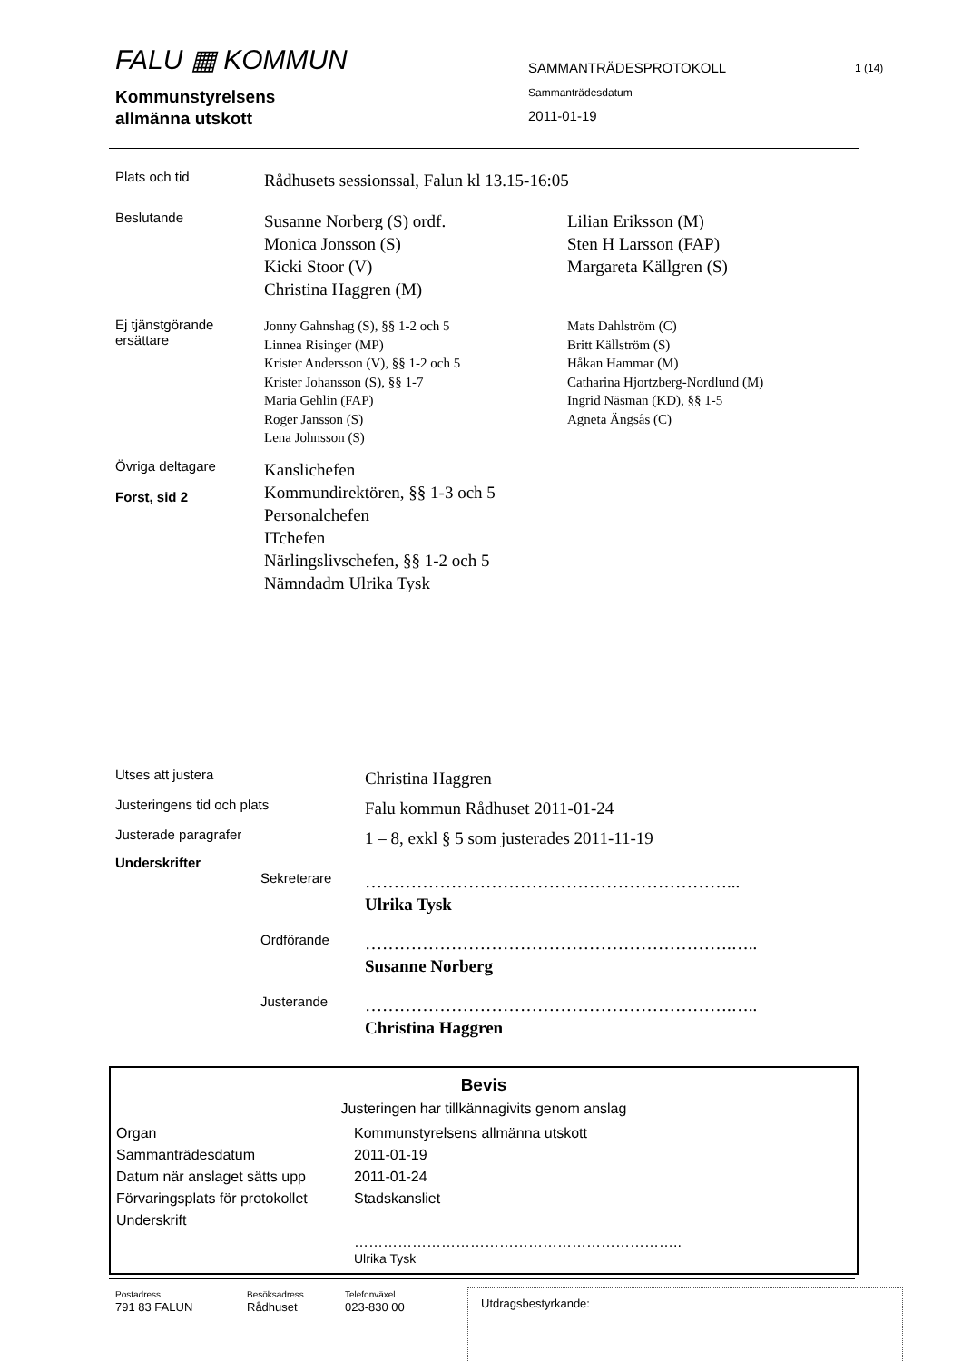FALU ▦ KOMMUN
SAMMANTRÄDESPROTOKOLL
1 (14)
Kommunstyrelsens
allmänna utskott
Sammanträdesdatum
2011-01-19
| Plats och tid | Rådhusets sessionssal, Falun kl 13.15-16:05 | |
| Beslutande | Susanne Norberg (S) ordf. Monica Jonsson (S) Kicki Stoor (V) Christina Haggren (M) | Lilian Eriksson (M) Sten H Larsson (FAP) Margareta Källgren (S) |
| Ej tjänstgörande ersättare | Jonny Gahnshag (S), §§ 1-2 och 5 Linnea Risinger (MP) Krister Andersson (V), §§ 1-2 och 5 Krister Johansson (S), §§ 1-7 Maria Gehlin (FAP) Roger Jansson (S) Lena Johnsson (S) | Mats Dahlström (C) Britt Källström (S) Håkan Hammar (M) Catharina Hjortzberg-Nordlund (M) Ingrid Näsman (KD), §§ 1-5 Agneta Ängsås (C) |
| Övriga deltagare Forst, sid 2 | Kanslichefen Kommundirektören, §§ 1-3 och 5 Personalchefen ITchefen Närlingslivschefen, §§ 1-2 och 5 Nämndadm Ulrika Tysk | |
| Utses att justera | | Christina Haggren |
| Justeringens tid och plats | | Falu kommun Rådhuset 2011-01-24 |
| Justerade paragrafer | | 1 – 8, exkl § 5 som justerades 2011-11-19 |
| Underskrifter | | |
| | Sekreterare | ………………………………………………………... Ulrika Tysk |
| | Ordförande | ……………………………………………………….….. Susanne Norberg |
| | Justerande | ……………………………………………………….….. Christina Haggren |
Bevis
Justeringen har tillkännagivits genom anslag
| Organ | Kommunstyrelsens allmänna utskott |
| Sammanträdesdatum | 2011-01-19 |
| Datum när anslaget sätts upp | 2011-01-24 |
| Förvaringsplats för protokollet | Stadskansliet |
| Underskrift | |
| | ………………………………………………………….. Ulrika Tysk |
Postadress
791 83 FALUN
Besöksadress
Rådhuset
Telefonväxel
023-830 00
Utdragsbestyrkande: